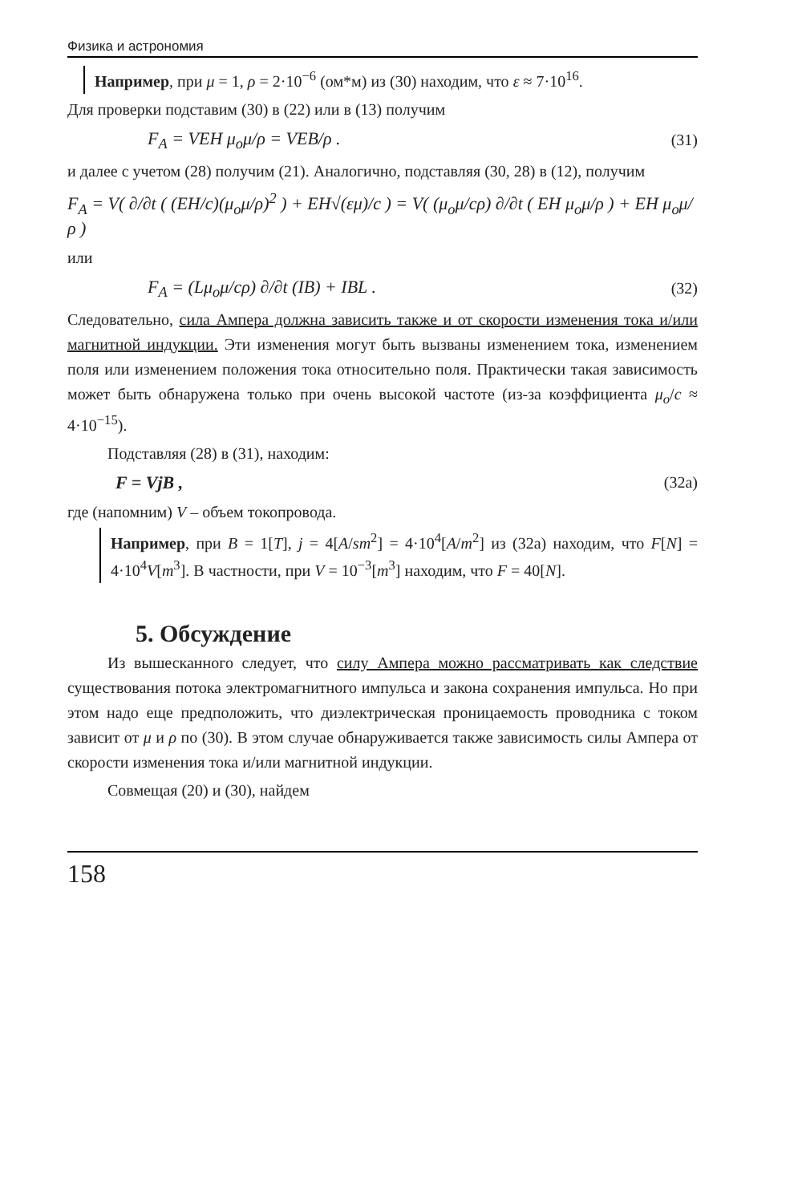Физика и астрономия
Например, при μ = 1, ρ = 2·10<sup>−6</sup> (ом*м) из (30) находим, что ε ≈ 7·10<sup>16</sup>.
Для проверки подставим (30) в (22) или в (13) получим
F<sub>A</sub> = VEH μ<sub>o</sub>μ/ρ = VEB/ρ . (31)
и далее с учетом (28) получим (21). Аналогично, подставляя (30, 28) в (12), получим
F<sub>A</sub> = V( ∂/∂t ( (EH/c)(μ<sub>o</sub>μ/ρ)<sup>2</sup> ) + EH√(εμ)/c ) = V( (μ<sub>o</sub>μ/cρ) ∂/∂t ( EH μ<sub>o</sub>μ/ρ ) + EH μ<sub>o</sub>μ/ρ )
или
F<sub>A</sub> = (Lμ<sub>o</sub>μ/cρ) ∂/∂t (IB) + IBL . (32)
Следовательно, сила Ампера должна зависить также и от скорости изменения тока и/или магнитной индукции. Эти изменения могут быть вызваны изменением тока, изменением поля или изменением положения тока относительно поля. Практически такая зависимость может быть обнаружена только при очень высокой частоте (из-за коэффициента μ<sub>o</sub>/c ≈ 4·10<sup>−15</sup>).
Подставляя (28) в (31), находим:
F = VjB , (32a)
где (напомним) V – объем токопровода.
Например, при B = 1[T], j = 4[A/sm<sup>2</sup>] = 4·10<sup>4</sup>[A/m<sup>2</sup>] из (32a) находим, что F[N] = 4·10<sup>4</sup>V[m<sup>3</sup>]. В частности, при V = 10<sup>−3</sup>[m<sup>3</sup>] находим, что F = 40[N].
5. Обсуждение
Из вышесканного следует, что силу Ампера можно рассматривать как следствие существования потока электромагнитного импульса и закона сохранения импульса. Но при этом надо еще предположить, что диэлектрическая проницаемость проводника с током зависит от μ и ρ по (30). В этом случае обнаруживается также зависимость силы Ампера от скорости изменения тока и/или магнитной индукции.
Совмещая (20) и (30), найдем
158